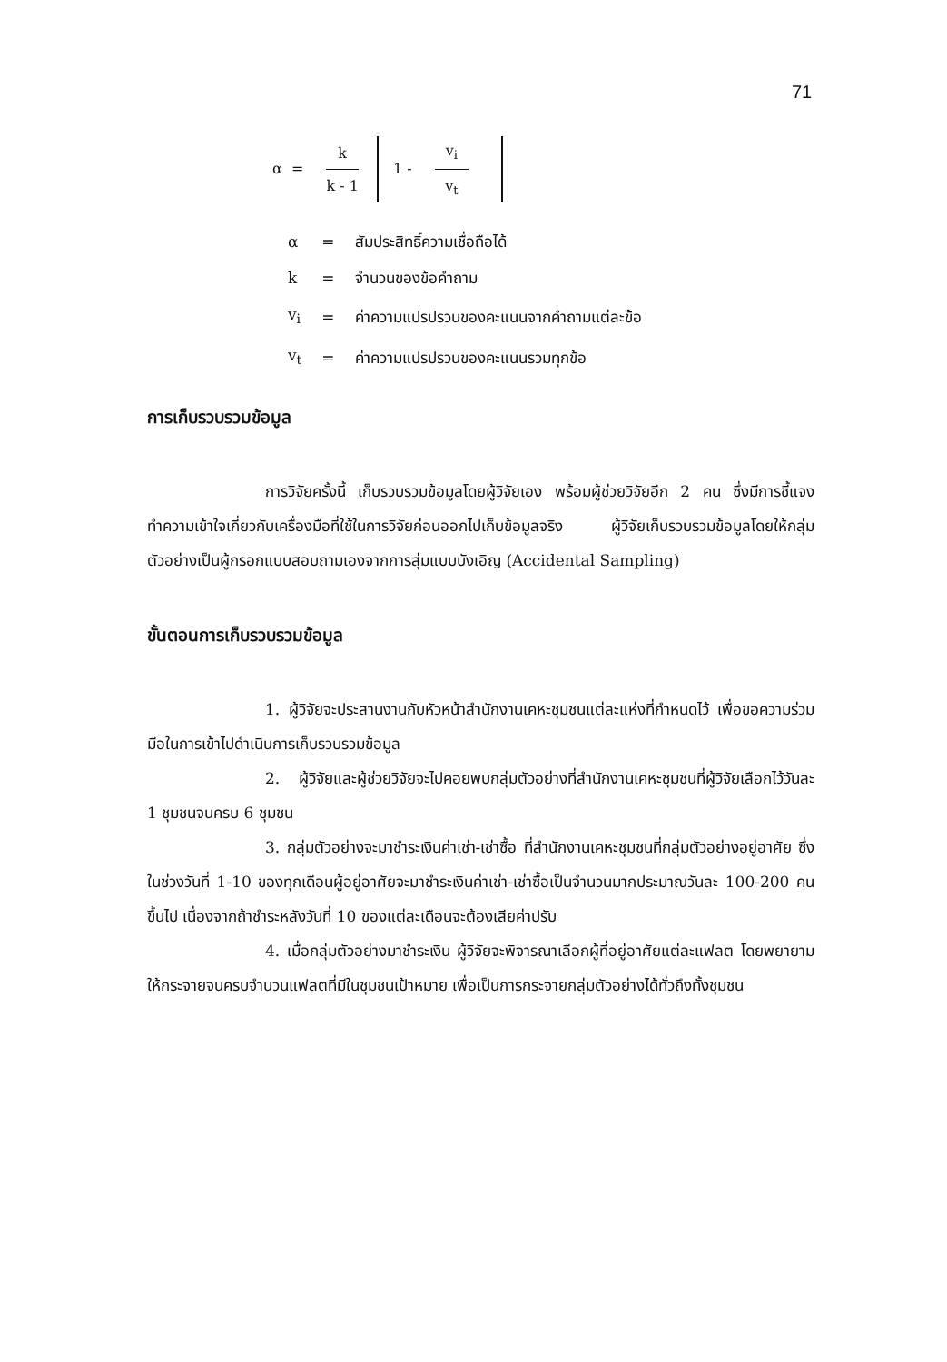71
α =
k
k - 1
1 -
v<sub>i</sub>
v<sub>t</sub>
| α | = | สัมประสิทธิ์ความเชื่อถือได้ |
| k | = | จำนวนของข้อคำถาม |
| v<sub>i</sub> | = | ค่าความแปรปรวนของคะแนนจากคำถามแต่ละข้อ |
| v<sub>t</sub> | = | ค่าความแปรปรวนของคะแนนรวมทุกข้อ |
การเก็บรวบรวมข้อมูล
การวิจัยครั้งนี้ เก็บรวบรวมข้อมูลโดยผู้วิจัยเอง พร้อมผู้ช่วยวิจัยอีก 2 คน ซึ่งมีการชี้แจงทำความเข้าใจเกี่ยวกับเครื่องมือที่ใช้ในการวิจัยก่อนออกไปเก็บข้อมูลจริง ผู้วิจัยเก็บรวบรวมข้อมูลโดยให้กลุ่มตัวอย่างเป็นผู้กรอกแบบสอบถามเองจากการสุ่มแบบบังเอิญ (Accidental Sampling)
ขั้นตอนการเก็บรวบรวมข้อมูล
1. ผู้วิจัยจะประสานงานกับหัวหน้าสำนักงานเคหะชุมชนแต่ละแห่งที่กำหนดไว้ เพื่อขอความร่วมมือในการเข้าไปดำเนินการเก็บรวบรวมข้อมูล
2. ผู้วิจัยและผู้ช่วยวิจัยจะไปคอยพบกลุ่มตัวอย่างที่สำนักงานเคหะชุมชนที่ผู้วิจัยเลือกไว้วันละ 1 ชุมชนจนครบ 6 ชุมชน
3. กลุ่มตัวอย่างจะมาชำระเงินค่าเช่า-เช่าซื้อ ที่สำนักงานเคหะชุมชนที่กลุ่มตัวอย่างอยู่อาศัย ซึ่งในช่วงวันที่ 1-10 ของทุกเดือนผู้อยู่อาศัยจะมาชำระเงินค่าเช่า-เช่าซื้อเป็นจำนวนมากประมาณวันละ 100-200 คนขึ้นไป เนื่องจากถ้าชำระหลังวันที่ 10 ของแต่ละเดือนจะต้องเสียค่าปรับ
4. เมื่อกลุ่มตัวอย่างมาชำระเงิน ผู้วิจัยจะพิจารณาเลือกผู้ที่อยู่อาศัยแต่ละแฟลต โดยพยายามให้กระจายจนครบจำนวนแฟลตที่มีในชุมชนเป้าหมาย เพื่อเป็นการกระจายกลุ่มตัวอย่างได้ทั่วถึงทั้งชุมชน